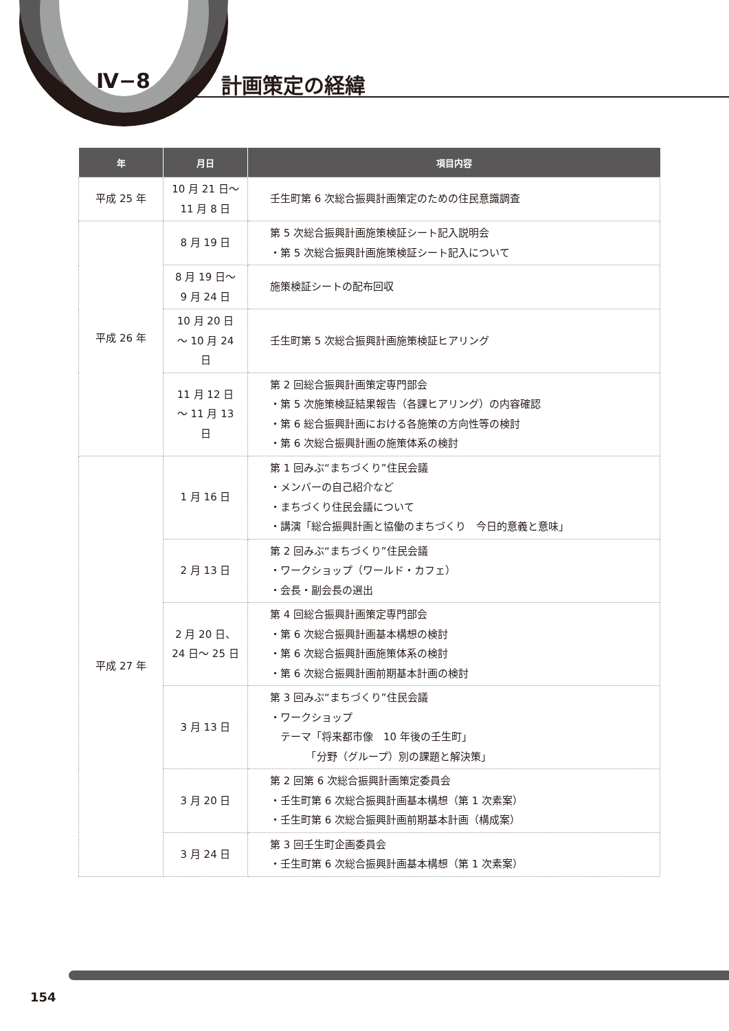Ⅳ−8 計画策定の経緯
| 年 | 月日 | 項目内容 |
| --- | --- | --- |
| 平成 25 年 | 10 月 21 日〜 11 月 8 日 | 壬生町第 6 次総合振興計画策定のための住民意識調査 |
| 平成 26 年 | 8 月 19 日 | 第 5 次総合振興計画施策検証シート記入説明会 ・第 5 次総合振興計画施策検証シート記入について |
| | 8 月 19 日〜 9 月 24 日 | 施策検証シートの配布回収 |
| | 10 月 20 日 〜 10 月 24 日 | 壬生町第 5 次総合振興計画施策検証ヒアリング |
| | 11 月 12 日 〜 11 月 13 日 | 第 2 回総合振興計画策定専門部会 ・第 5 次施策検証結果報告（各課ヒアリング）の内容確認 ・第 6 総合振興計画における各施策の方向性等の検討 ・第 6 次総合振興計画の施策体系の検討 |
| 平成 27 年 | 1 月 16 日 | 第 1 回みぶ“まちづくり”住民会議 ・メンバーの自己紹介など ・まちづくり住民会議について ・講演「総合振興計画と協働のまちづくり 今日的意義と意味」 |
| | 2 月 13 日 | 第 2 回みぶ“まちづくり”住民会議 ・ワークショップ（ワールド・カフェ） ・会長・副会長の選出 |
| | 2 月 20 日、 24 日〜 25 日 | 第 4 回総合振興計画策定専門部会 ・第 6 次総合振興計画基本構想の検討 ・第 6 次総合振興計画施策体系の検討 ・第 6 次総合振興計画前期基本計画の検討 |
| | 3 月 13 日 | 第 3 回みぶ“まちづくり”住民会議 ・ワークショップ テーマ「将来都市像 10 年後の壬生町」 「分野（グループ）別の課題と解決策」 |
| | 3 月 20 日 | 第 2 回第 6 次総合振興計画策定委員会 ・壬生町第 6 次総合振興計画基本構想（第 1 次素案） ・壬生町第 6 次総合振興計画前期基本計画（構成案） |
| | 3 月 24 日 | 第 3 回壬生町企画委員会 ・壬生町第 6 次総合振興計画基本構想（第 1 次素案） |
154